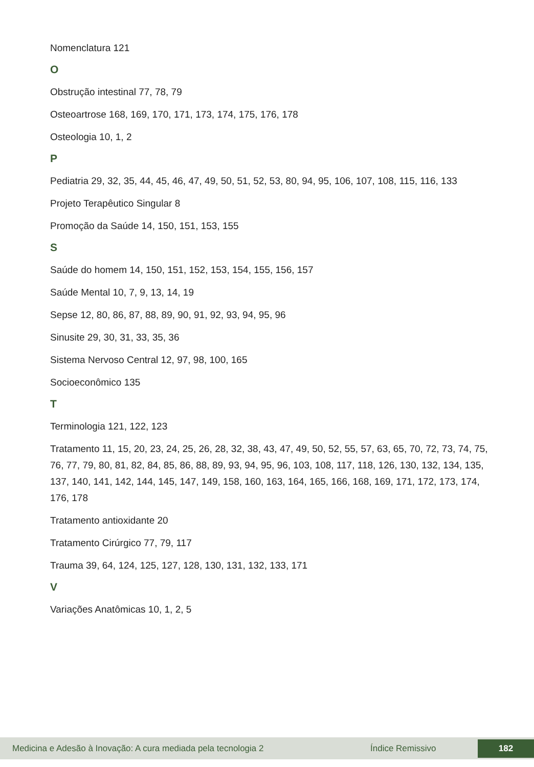Nomenclatura 121
O
Obstrução intestinal 77, 78, 79
Osteoartrose 168, 169, 170, 171, 173, 174, 175, 176, 178
Osteologia 10, 1, 2
P
Pediatria 29, 32, 35, 44, 45, 46, 47, 49, 50, 51, 52, 53, 80, 94, 95, 106, 107, 108, 115, 116, 133
Projeto Terapêutico Singular 8
Promoção da Saúde 14, 150, 151, 153, 155
S
Saúde do homem 14, 150, 151, 152, 153, 154, 155, 156, 157
Saúde Mental 10, 7, 9, 13, 14, 19
Sepse 12, 80, 86, 87, 88, 89, 90, 91, 92, 93, 94, 95, 96
Sinusite 29, 30, 31, 33, 35, 36
Sistema Nervoso Central 12, 97, 98, 100, 165
Socioeconômico 135
T
Terminologia 121, 122, 123
Tratamento 11, 15, 20, 23, 24, 25, 26, 28, 32, 38, 43, 47, 49, 50, 52, 55, 57, 63, 65, 70, 72, 73, 74, 75, 76, 77, 79, 80, 81, 82, 84, 85, 86, 88, 89, 93, 94, 95, 96, 103, 108, 117, 118, 126, 130, 132, 134, 135, 137, 140, 141, 142, 144, 145, 147, 149, 158, 160, 163, 164, 165, 166, 168, 169, 171, 172, 173, 174, 176, 178
Tratamento antioxidante 20
Tratamento Cirúrgico 77, 79, 117
Trauma 39, 64, 124, 125, 127, 128, 130, 131, 132, 133, 171
V
Variações Anatômicas 10, 1, 2, 5
Medicina e Adesão à Inovação: A cura mediada pela tecnologia 2 Índice Remissivo 182